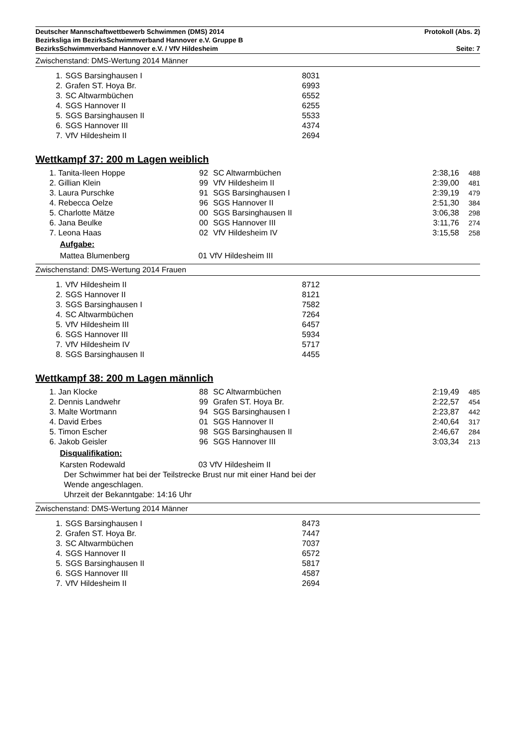Deutscher Mannschaftwettbewerb Schwimmen (DMS) 2014 Protokoll (Abs. 2)
Bezirksliga im BezirksSchwimmverband Hannover e.V. Gruppe B
BezirksSchwimmverband Hannover e.V. / VfV Hildesheim Seite: 7
Zwischenstand: DMS-Wertung 2014 Männer
| 1. | SGS Barsinghausen I | 8031 |
| 2. | Grafen ST. Hoya Br. | 6993 |
| 3. | SC Altwarmbüchen | 6552 |
| 4. | SGS Hannover II | 6255 |
| 5. | SGS Barsinghausen II | 5533 |
| 6. | SGS Hannover III | 4374 |
| 7. | VfV Hildesheim II | 2694 |
Wettkampf 37: 200 m Lagen weiblich
| 1. Tanita-Ileen Hoppe | 92 | SC Altwarmbüchen | 2:38,16 | 488 |
| 2. Gillian Klein | 99 | VfV Hildesheim II | 2:39,00 | 481 |
| 3. Laura Purschke | 91 | SGS Barsinghausen I | 2:39,19 | 479 |
| 4. Rebecca Oelze | 96 | SGS Hannover II | 2:51,30 | 384 |
| 5. Charlotte Mätze | 00 | SGS Barsinghausen II | 3:06,38 | 298 |
| 6. Jana Beulke | 00 | SGS Hannover III | 3:11,76 | 274 |
| 7. Leona Haas | 02 | VfV Hildesheim IV | 3:15,58 | 258 |
Aufgabe:
Mattea Blumenberg 01 VfV Hildesheim III
Zwischenstand: DMS-Wertung 2014 Frauen
| 1. | VfV Hildesheim II | 8712 |
| 2. | SGS Hannover II | 8121 |
| 3. | SGS Barsinghausen I | 7582 |
| 4. | SC Altwarmbüchen | 7264 |
| 5. | VfV Hildesheim III | 6457 |
| 6. | SGS Hannover III | 5934 |
| 7. | VfV Hildesheim IV | 5717 |
| 8. | SGS Barsinghausen II | 4455 |
Wettkampf 38: 200 m Lagen männlich
| 1. Jan Klocke | 88 | SC Altwarmbüchen | 2:19,49 | 485 |
| 2. Dennis Landwehr | 99 | Grafen ST. Hoya Br. | 2:22,57 | 454 |
| 3. Malte Wortmann | 94 | SGS Barsinghausen I | 2:23,87 | 442 |
| 4. David Erbes | 01 | SGS Hannover II | 2:40,64 | 317 |
| 5. Timon Escher | 98 | SGS Barsinghausen II | 2:46,67 | 284 |
| 6. Jakob Geisler | 96 | SGS Hannover III | 3:03,34 | 213 |
Disqualifikation:
Karsten Rodewald 03 VfV Hildesheim II
Der Schwimmer hat bei der Teilstrecke Brust nur mit einer Hand bei der
Wende angeschlagen.
Uhrzeit der Bekanntgabe: 14:16 Uhr
Zwischenstand: DMS-Wertung 2014 Männer
| 1. | SGS Barsinghausen I | 8473 |
| 2. | Grafen ST. Hoya Br. | 7447 |
| 3. | SC Altwarmbüchen | 7037 |
| 4. | SGS Hannover II | 6572 |
| 5. | SGS Barsinghausen II | 5817 |
| 6. | SGS Hannover III | 4587 |
| 7. | VfV Hildesheim II | 2694 |